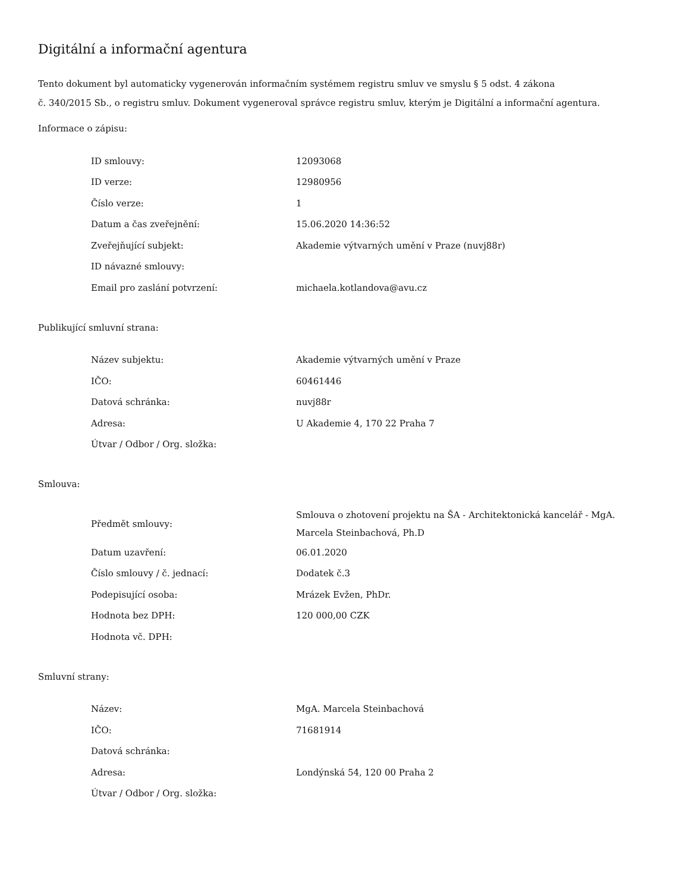Digitální a informační agentura
Tento dokument byl automaticky vygenerován informačním systémem registru smluv ve smyslu § 5 odst. 4 zákona
č. 340/2015 Sb., o registru smluv. Dokument vygeneroval správce registru smluv, kterým je Digitální a informační agentura.
Informace o zápisu:
| ID smlouvy: | 12093068 |
| ID verze: | 12980956 |
| Číslo verze: | 1 |
| Datum a čas zveřejnění: | 15.06.2020 14:36:52 |
| Zveřejňující subjekt: | Akademie výtvarných umění v Praze (nuvj88r) |
| ID návazné smlouvy: | |
| Email pro zaslání potvrzení: | michaela.kotlandova@avu.cz |
Publikující smluvní strana:
| Název subjektu: | Akademie výtvarných umění v Praze |
| IČO: | 60461446 |
| Datová schránka: | nuvj88r |
| Adresa: | U Akademie 4, 170 22 Praha 7 |
| Útvar / Odbor / Org. složka: | |
Smlouva:
| Předmět smlouvy: | Smlouva o zhotovení projektu na ŠA - Architektonická kancelář - MgA. Marcela Steinbachová, Ph.D |
| Datum uzavření: | 06.01.2020 |
| Číslo smlouvy / č. jednací: | Dodatek č.3 |
| Podepisující osoba: | Mrázek Evžen, PhDr. |
| Hodnota bez DPH: | 120 000,00 CZK |
| Hodnota vč. DPH: | |
Smluvní strany:
| Název: | MgA. Marcela Steinbachová |
| IČO: | 71681914 |
| Datová schránka: | |
| Adresa: | Londýnská 54, 120 00 Praha 2 |
| Útvar / Odbor / Org. složka: | |